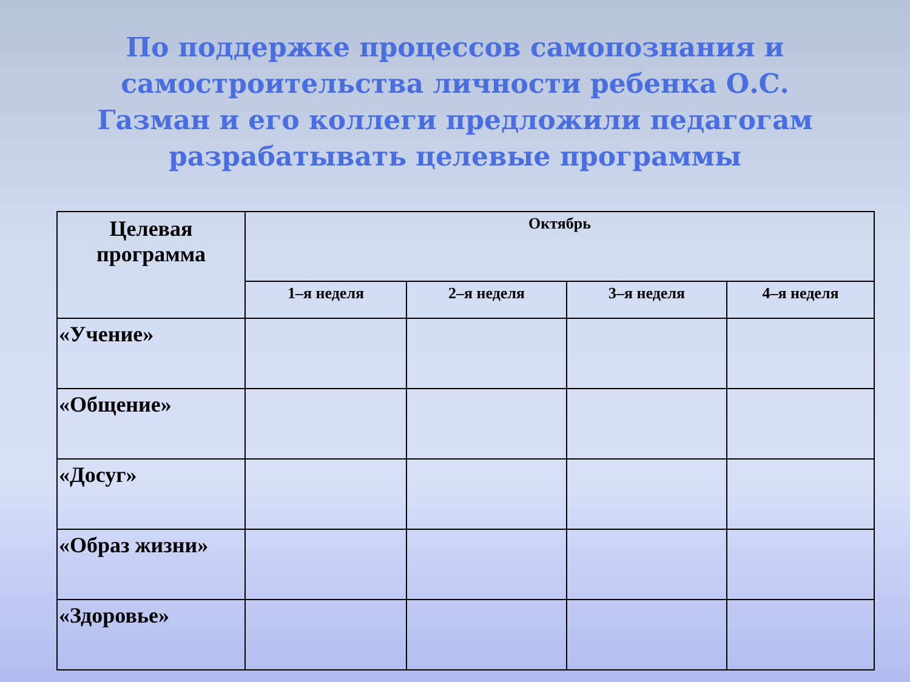По поддержке процессов самопознания и самостроительства личности ребенка О.С. Газман и его коллеги предложили педагогам разрабатывать целевые программы
| Целевая программа | Октябрь | | | |
| --- | --- | --- | --- | --- |
| | 1–я неделя | 2–я неделя | 3–я неделя | 4–я неделя |
| «Учение» | | | | |
| «Общение» | | | | |
| «Досуг» | | | | |
| «Образ жизни» | | | | |
| «Здоровье» | | | | |